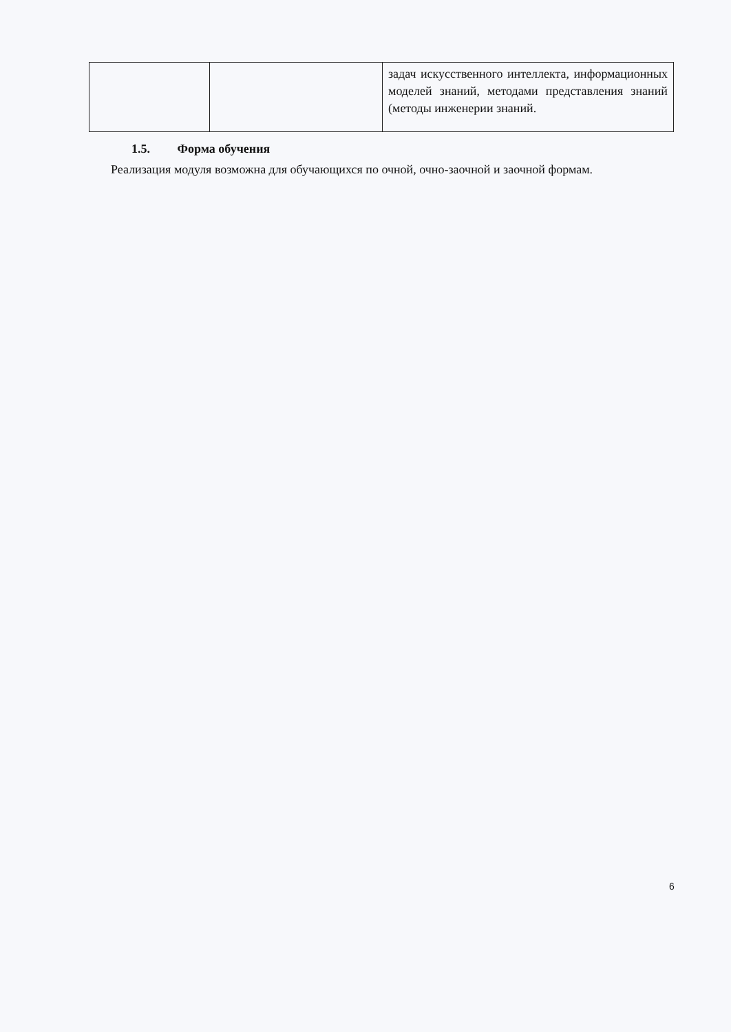| | | задач искусственного интеллекта, информационных моделей знаний, методами представления знаний (методы инженерии знаний. |
1.5. Форма обучения
Реализация модуля возможна для обучающихся по очной, очно-заочной и заочной формам.
6